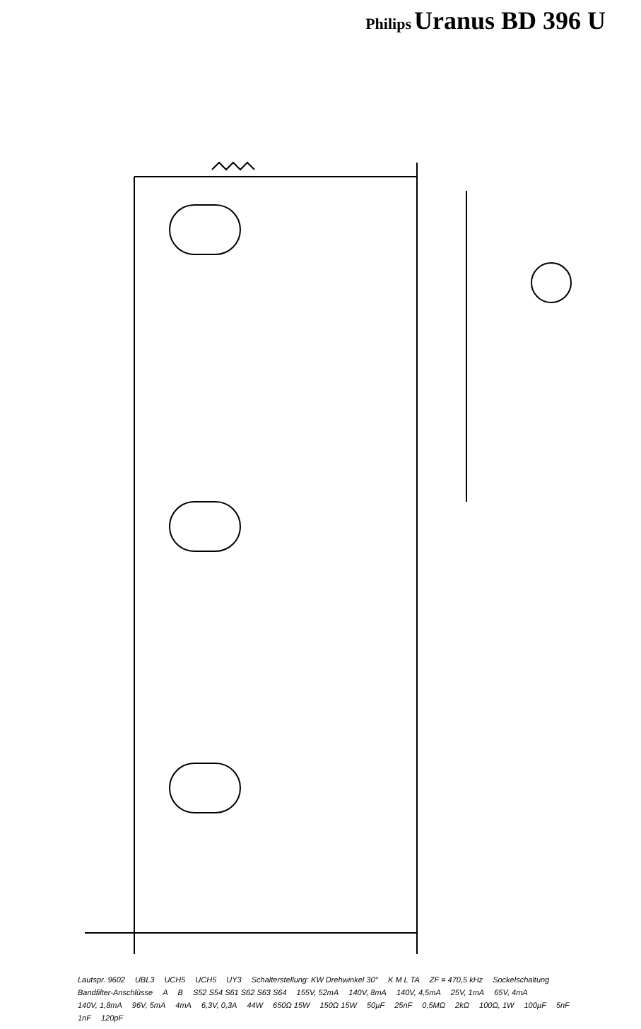Philips Uranus BD 396 U
Lautspr. 9602 UBL3 UCH5 UCH5 UY3 Schalterstellung: KW Drehwinkel 30° K M L TA ZF = 470,5 kHz Sockelschaltung Bandfilter-Anschlüsse A B S52 S54 S61 S62 S63 S64 155V, 52mA 140V, 8mA 140V, 4,5mA 25V, 1mA 65V, 4mA 140V, 1,8mA 96V, 5mA 4mA 6,3V, 0,3A 44W 650Ω 15W 150Ω 15W 50µF 25nF 0,5MΩ 2kΩ 100Ω, 1W 100µF 5nF 1nF 120pF